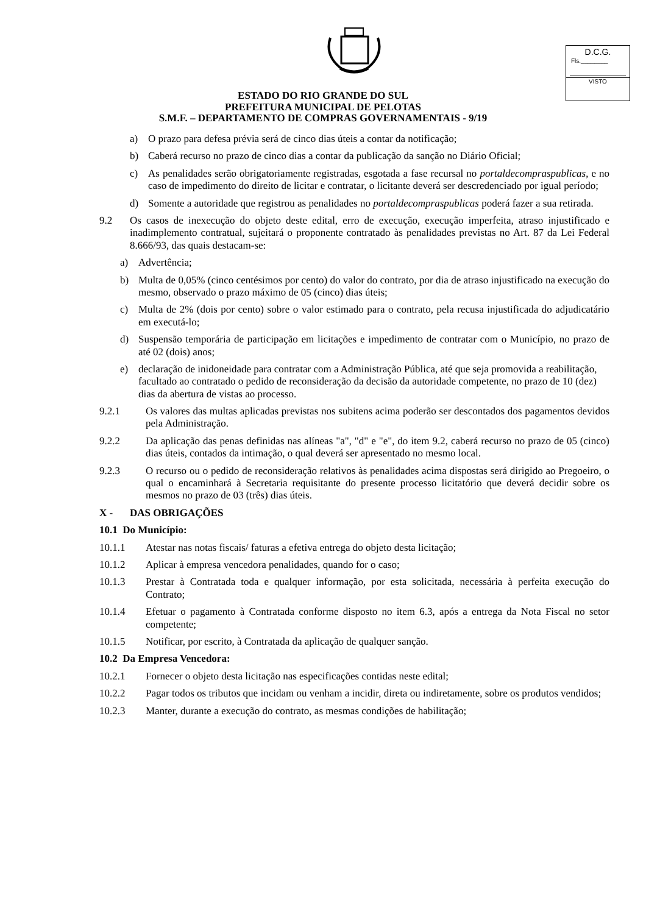D.C.G.
Fls.________
VISTO
ESTADO DO RIO GRANDE DO SUL
PREFEITURA MUNICIPAL DE PELOTAS
S.M.F. – DEPARTAMENTO DE COMPRAS GOVERNAMENTAIS - 9/19
a) O prazo para defesa prévia será de cinco dias úteis a contar da notificação;
b) Caberá recurso no prazo de cinco dias a contar da publicação da sanção no Diário Oficial;
c) As penalidades serão obrigatoriamente registradas, esgotada a fase recursal no portaldecompraspublicas, e no caso de impedimento do direito de licitar e contratar, o licitante deverá ser descredenciado por igual período;
d) Somente a autoridade que registrou as penalidades no portaldecompraspublicas poderá fazer a sua retirada.
9.2 Os casos de inexecução do objeto deste edital, erro de execução, execução imperfeita, atraso injustificado e inadimplemento contratual, sujeitará o proponente contratado às penalidades previstas no Art. 87 da Lei Federal 8.666/93, das quais destacam-se:
a) Advertência;
b) Multa de 0,05% (cinco centésimos por cento) do valor do contrato, por dia de atraso injustificado na execução do mesmo, observado o prazo máximo de 05 (cinco) dias úteis;
c) Multa de 2% (dois por cento) sobre o valor estimado para o contrato, pela recusa injustificada do adjudicatário em executá-lo;
d) Suspensão temporária de participação em licitações e impedimento de contratar com o Município, no prazo de até 02 (dois) anos;
e) declaração de inidoneidade para contratar com a Administração Pública, até que seja promovida a reabilitação, facultado ao contratado o pedido de reconsideração da decisão da autoridade competente, no prazo de 10 (dez) dias da abertura de vistas ao processo.
9.2.1 Os valores das multas aplicadas previstas nos subitens acima poderão ser descontados dos pagamentos devidos pela Administração.
9.2.2 Da aplicação das penas definidas nas alíneas "a", "d" e "e", do item 9.2, caberá recurso no prazo de 05 (cinco) dias úteis, contados da intimação, o qual deverá ser apresentado no mesmo local.
9.2.3 O recurso ou o pedido de reconsideração relativos às penalidades acima dispostas será dirigido ao Pregoeiro, o qual o encaminhará à Secretaria requisitante do presente processo licitatório que deverá decidir sobre os mesmos no prazo de 03 (três) dias úteis.
X - DAS OBRIGAÇÕES
10.1 Do Município:
10.1.1 Atestar nas notas fiscais/ faturas a efetiva entrega do objeto desta licitação;
10.1.2 Aplicar à empresa vencedora penalidades, quando for o caso;
10.1.3 Prestar à Contratada toda e qualquer informação, por esta solicitada, necessária à perfeita execução do Contrato;
10.1.4 Efetuar o pagamento à Contratada conforme disposto no item 6.3, após a entrega da Nota Fiscal no setor competente;
10.1.5 Notificar, por escrito, à Contratada da aplicação de qualquer sanção.
10.2 Da Empresa Vencedora:
10.2.1 Fornecer o objeto desta licitação nas especificações contidas neste edital;
10.2.2 Pagar todos os tributos que incidam ou venham a incidir, direta ou indiretamente, sobre os produtos vendidos;
10.2.3 Manter, durante a execução do contrato, as mesmas condições de habilitação;